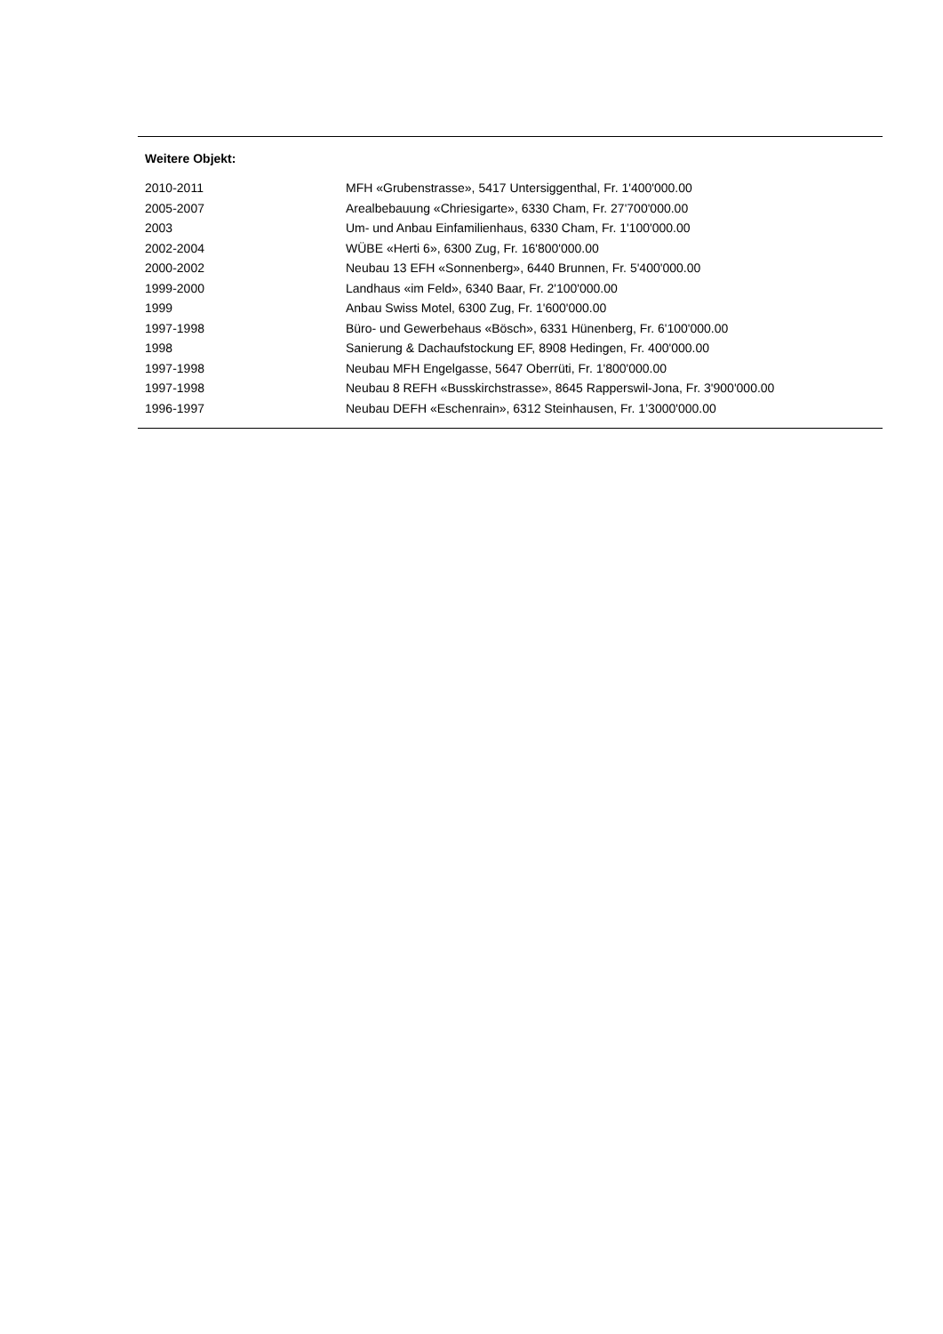Weitere Objekt:
| 2010-2011 | MFH «Grubenstrasse», 5417 Untersiggenthal, Fr. 1'400'000.00 |
| 2005-2007 | Arealbebauung «Chriesigarte», 6330 Cham, Fr. 27'700'000.00 |
| 2003 | Um- und Anbau Einfamilienhaus, 6330 Cham, Fr. 1'100'000.00 |
| 2002-2004 | WÜBE «Herti 6», 6300 Zug, Fr. 16'800'000.00 |
| 2000-2002 | Neubau 13 EFH «Sonnenberg», 6440 Brunnen, Fr. 5'400'000.00 |
| 1999-2000 | Landhaus «im Feld», 6340 Baar, Fr. 2'100'000.00 |
| 1999 | Anbau Swiss Motel, 6300 Zug, Fr. 1'600'000.00 |
| 1997-1998 | Büro- und Gewerbehaus «Bösch», 6331 Hünenberg, Fr. 6'100'000.00 |
| 1998 | Sanierung & Dachaufstockung EF, 8908 Hedingen, Fr. 400'000.00 |
| 1997-1998 | Neubau MFH Engelgasse, 5647 Oberrüti, Fr. 1'800'000.00 |
| 1997-1998 | Neubau 8 REFH «Busskirchstrasse», 8645 Rapperswil-Jona, Fr. 3'900'000.00 |
| 1996-1997 | Neubau DEFH «Eschenrain», 6312 Steinhausen, Fr. 1’3000'000.00 |